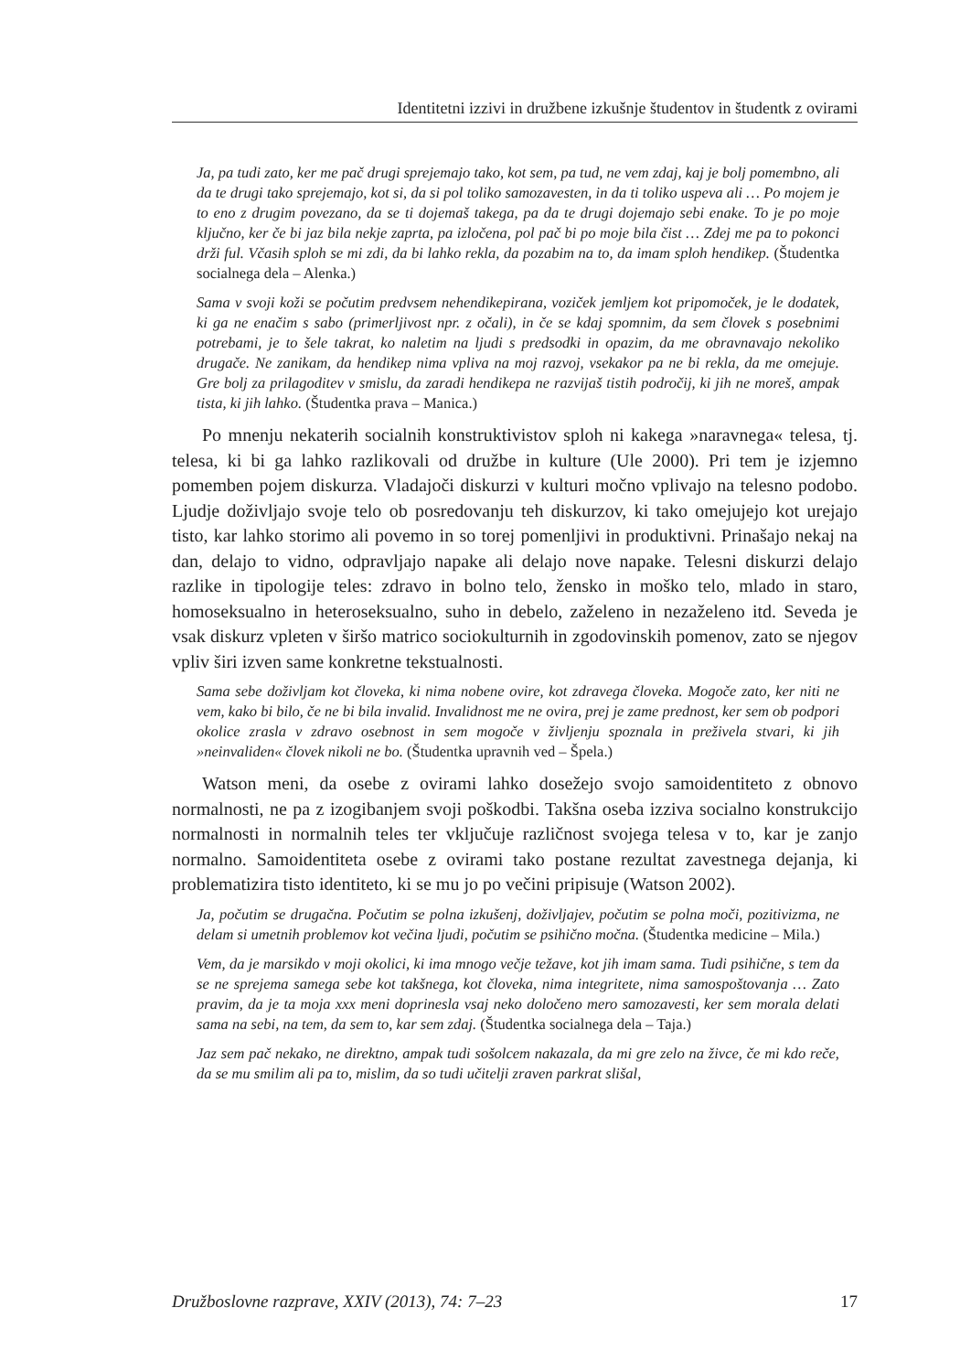Identitetni izzivi in družbene izkušnje študentov in študentk z ovirami
Ja, pa tudi zato, ker me pač drugi sprejemajo tako, kot sem, pa tud, ne vem zdaj, kaj je bolj pomembno, ali da te drugi tako sprejemajo, kot si, da si pol toliko samozavesten, in da ti toliko uspeva ali … Po mojem je to eno z drugim povezano, da se ti dojemaš takega, pa da te drugi dojemajo sebi enake. To je po moje ključno, ker če bi jaz bila nekje zaprta, pa izločena, pol pač bi po moje bila čist … Zdej me pa to pokonci drži ful. Včasih sploh se mi zdi, da bi lahko rekla, da pozabim na to, da imam sploh hendikep. (Študentka socialnega dela – Alenka.)
Sama v svoji koži se počutim predvsem nehendikepirana, voziček jemljem kot pripomoček, je le dodatek, ki ga ne enačim s sabo (primerljivost npr. z očali), in če se kdaj spomnim, da sem človek s posebnimi potrebami, je to šele takrat, ko naletim na ljudi s predsodki in opazim, da me obravnavajo nekoliko drugače. Ne zanikam, da hendikep nima vpliva na moj razvoj, vsekakor pa ne bi rekla, da me omejuje. Gre bolj za prilagoditev v smislu, da zaradi hendikepa ne razvijaš tistih področij, ki jih ne moreš, ampak tista, ki jih lahko. (Študentka prava – Manica.)
Po mnenju nekaterih socialnih konstruktivistov sploh ni kakega »naravnega« telesa, tj. telesa, ki bi ga lahko razlikovali od družbe in kulture (Ule 2000). Pri tem je izjemno pomemben pojem diskurza. Vladajoči diskurzi v kulturi močno vplivajo na telesno podobo. Ljudje doživljajo svoje telo ob posredovanju teh diskurzov, ki tako omejujejo kot urejajo tisto, kar lahko storimo ali povemo in so torej pomenljivi in produktivni. Prinašajo nekaj na dan, delajo to vidno, odpravljajo napake ali delajo nove napake. Telesni diskurzi delajo razlike in tipologije teles: zdravo in bolno telo, žensko in moško telo, mlado in staro, homoseksualno in heteroseksualno, suho in debelo, zaželeno in nezaželeno itd. Seveda je vsak diskurz vpleten v širšo matrico sociokulturnih in zgodovinskih pomenov, zato se njegov vpliv širi izven same konkretne tekstualnosti.
Sama sebe doživljam kot človeka, ki nima nobene ovire, kot zdravega človeka. Mogoče zato, ker niti ne vem, kako bi bilo, če ne bi bila invalid. Invalidnost me ne ovira, prej je zame prednost, ker sem ob podpori okolice zrasla v zdravo osebnost in sem mogoče v življenju spoznala in preživela stvari, ki jih »neinvaliden« človek nikoli ne bo. (Študentka upravnih ved – Špela.)
Watson meni, da osebe z ovirami lahko dosežejo svojo samoidentiteto z obnovo normalnosti, ne pa z izogibanjem svoji poškodbi. Takšna oseba izziva socialno konstrukcijo normalnosti in normalnih teles ter vključuje različnost svojega telesa v to, kar je zanjo normalno. Samoidentiteta osebe z ovirami tako postane rezultat zavestnega dejanja, ki problematizira tisto identiteto, ki se mu jo po večini pripisuje (Watson 2002).
Ja, počutim se drugačna. Počutim se polna izkušenj, doživljajev, počutim se polna moči, pozitivizma, ne delam si umetnih problemov kot večina ljudi, počutim se psihično močna. (Študentka medicine – Mila.)
Vem, da je marsikdo v moji okolici, ki ima mnogo večje težave, kot jih imam sama. Tudi psihične, s tem da se ne sprejema samega sebe kot takšnega, kot človeka, nima integritete, nima samospoštovanja … Zato pravim, da je ta moja xxx meni doprinesla vsaj neko določeno mero samozavesti, ker sem morala delati sama na sebi, na tem, da sem to, kar sem zdaj. (Študentka socialnega dela – Taja.)
Jaz sem pač nekako, ne direktno, ampak tudi sošolcem nakazala, da mi gre zelo na živce, če mi kdo reče, da se mu smilim ali pa to, mislim, da so tudi učitelji zraven parkrat slišal,
Družboslovne razprave, XXIV (2013), 74: 7–23 17